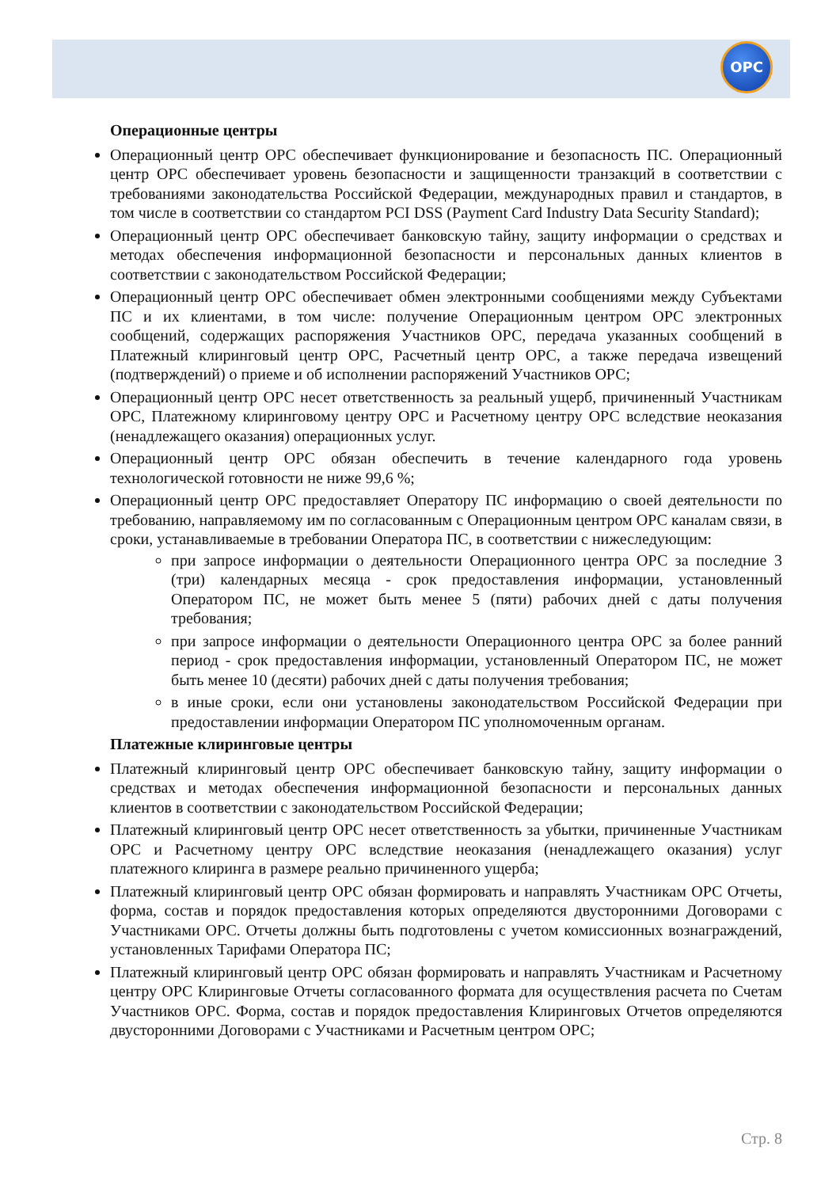ОРС
Операционные центры
Операционный центр ОРС обеспечивает функционирование и безопасность ПС. Операционный центр ОРС обеспечивает уровень безопасности и защищенности транзакций в соответствии с требованиями законодательства Российской Федерации, международных правил и стандартов, в том числе в соответствии со стандартом PCI DSS (Payment Card Industry Data Security Standard);
Операционный центр ОРС обеспечивает банковскую тайну, защиту информации о средствах и методах обеспечения информационной безопасности и персональных данных клиентов в соответствии с законодательством Российской Федерации;
Операционный центр ОРС обеспечивает обмен электронными сообщениями между Субъектами ПС и их клиентами, в том числе: получение Операционным центром ОРС электронных сообщений, содержащих распоряжения Участников ОРС, передача указанных сообщений в Платежный клиринговый центр ОРС, Расчетный центр ОРС, а также передача извещений (подтверждений) о приеме и об исполнении распоряжений Участников ОРС;
Операционный центр ОРС несет ответственность за реальный ущерб, причиненный Участникам ОРС, Платежному клиринговому центру ОРС и Расчетному центру ОРС вследствие неоказания (ненадлежащего оказания) операционных услуг.
Операционный центр ОРС обязан обеспечить в течение календарного года уровень технологической готовности не ниже 99,6 %;
Операционный центр ОРС предоставляет Оператору ПС информацию о своей деятельности по требованию, направляемому им по согласованным с Операционным центром ОРС каналам связи, в сроки, устанавливаемые в требовании Оператора ПС, в соответствии с нижеследующим:
при запросе информации о деятельности Операционного центра ОРС за последние 3 (три) календарных месяца - срок предоставления информации, установленный Оператором ПС, не может быть менее 5 (пяти) рабочих дней с даты получения требования;
при запросе информации о деятельности Операционного центра ОРС за более ранний период - срок предоставления информации, установленный Оператором ПС, не может быть менее 10 (десяти) рабочих дней с даты получения требования;
в иные сроки, если они установлены законодательством Российской Федерации при предоставлении информации Оператором ПС уполномоченным органам.
Платежные клиринговые центры
Платежный клиринговый центр ОРС обеспечивает банковскую тайну, защиту информации о средствах и методах обеспечения информационной безопасности и персональных данных клиентов в соответствии с законодательством Российской Федерации;
Платежный клиринговый центр ОРС несет ответственность за убытки, причиненные Участникам ОРС и Расчетному центру ОРС вследствие неоказания (ненадлежащего оказания) услуг платежного клиринга в размере реально причиненного ущерба;
Платежный клиринговый центр ОРС обязан формировать и направлять Участникам ОРС Отчеты, форма, состав и порядок предоставления которых определяются двусторонними Договорами с Участниками ОРС. Отчеты должны быть подготовлены с учетом комиссионных вознаграждений, установленных Тарифами Оператора ПС;
Платежный клиринговый центр ОРС обязан формировать и направлять Участникам и Расчетному центру ОРС Клиринговые Отчеты согласованного формата для осуществления расчета по Счетам Участников ОРС. Форма, состав и порядок предоставления Клиринговых Отчетов определяются двусторонними Договорами с Участниками и Расчетным центром ОРС;
Стр. 8